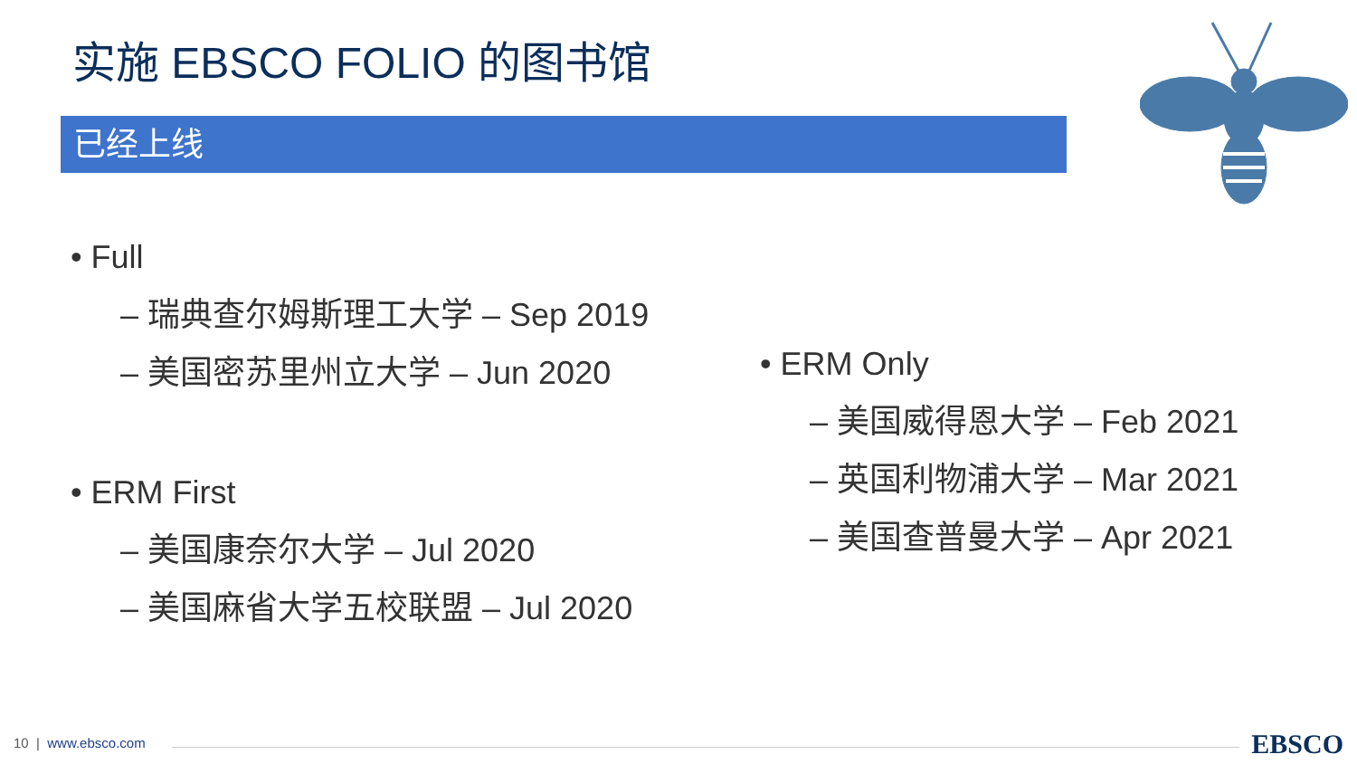实施 EBSCO FOLIO 的图书馆
已经上线
• Full
– 瑞典查尔姆斯理工大学 – Sep 2019
– 美国密苏里州立大学 – Jun 2020
• ERM First
– 美国康奈尔大学 – Jul 2020
– 美国麻省大学五校联盟 – Jul 2020
• ERM Only
– 美国威得恩大学 – Feb 2021
– 英国利物浦大学 – Mar 2021
– 美国查普曼大学 – Apr 2021
10 | www.ebsco.com EBSCO